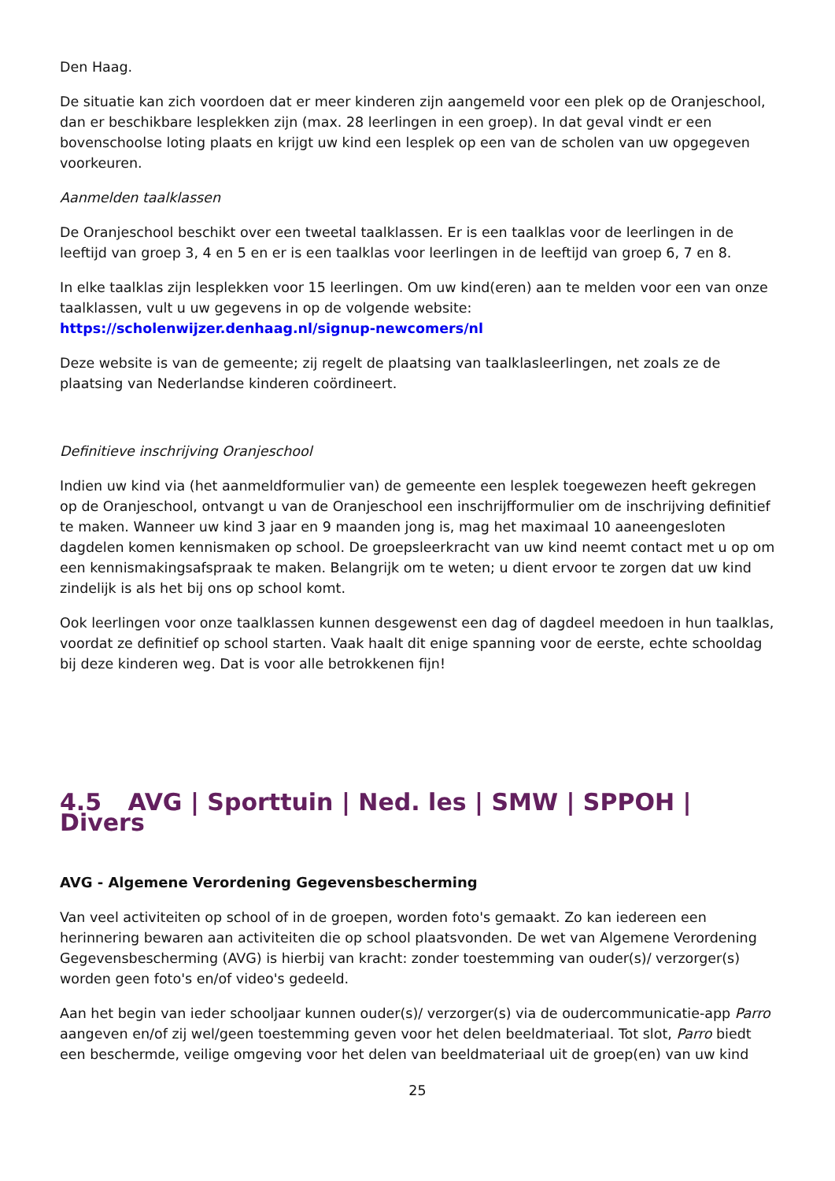Den Haag.
De situatie kan zich voordoen dat er meer kinderen zijn aangemeld voor een plek op de Oranjeschool, dan er beschikbare lesplekken zijn (max. 28 leerlingen in een groep). In dat geval vindt er een bovenschoolse loting plaats en krijgt uw kind een lesplek op een van de scholen van uw opgegeven voorkeuren.
Aanmelden taalklassen
De Oranjeschool beschikt over een tweetal taalklassen. Er is een taalklas voor de leerlingen in de leeftijd van groep 3, 4 en 5 en er is een taalklas voor leerlingen in de leeftijd van groep 6, 7 en 8.
In elke taalklas zijn lesplekken voor 15 leerlingen. Om uw kind(eren) aan te melden voor een van onze taalklassen, vult u uw gegevens in op de volgende website: https://scholenwijzer.denhaag.nl/signup-newcomers/nl
Deze website is van de gemeente; zij regelt de plaatsing van taalklasleerlingen, net zoals ze de plaatsing van Nederlandse kinderen coördineert.
Definitieve inschrijving Oranjeschool
Indien uw kind via (het aanmeldformulier van) de gemeente een lesplek toegewezen heeft gekregen op de Oranjeschool, ontvangt u van de Oranjeschool een inschrijfformulier om de inschrijving definitief te maken. Wanneer uw kind 3 jaar en 9 maanden jong is, mag het maximaal 10 aaneengesloten dagdelen komen kennismaken op school. De groepsleerkracht van uw kind neemt contact met u op om een kennismakingsafspraak te maken. Belangrijk om te weten; u dient ervoor te zorgen dat uw kind zindelijk is als het bij ons op school komt.
Ook leerlingen voor onze taalklassen kunnen desgewenst een dag of dagdeel meedoen in hun taalklas, voordat ze definitief op school starten. Vaak haalt dit enige spanning voor de eerste, echte schooldag bij deze kinderen weg. Dat is voor alle betrokkenen fijn!
4.5 AVG | Sporttuin | Ned. les | SMW | SPPOH | Divers
AVG - Algemene Verordening Gegevensbescherming
Van veel activiteiten op school of in de groepen, worden foto's gemaakt. Zo kan iedereen een herinnering bewaren aan activiteiten die op school plaatsvonden. De wet van Algemene Verordening Gegevensbescherming (AVG) is hierbij van kracht: zonder toestemming van ouder(s)/ verzorger(s) worden geen foto's en/of video's gedeeld.
Aan het begin van ieder schooljaar kunnen ouder(s)/ verzorger(s) via de oudercommunicatie-app Parro aangeven en/of zij wel/geen toestemming geven voor het delen beeldmateriaal. Tot slot, Parro biedt een beschermde, veilige omgeving voor het delen van beeldmateriaal uit de groep(en) van uw kind
25